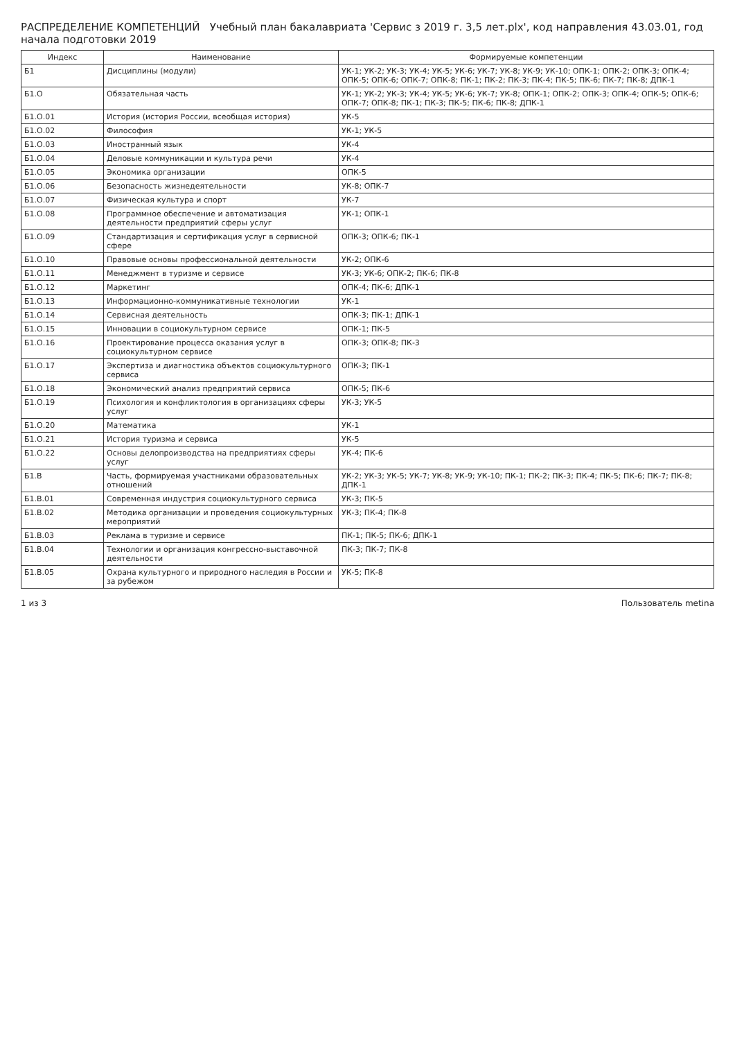РАСПРЕДЕЛЕНИЕ КОМПЕТЕНЦИЙ Учебный план бакалавриата 'Сервис з 2019 г. 3,5 лет.plx', код направления 43.03.01, год начала подготовки 2019
| Индекс | Наименование | Формируемые компетенции |
| --- | --- | --- |
| Б1 | Дисциплины (модули) | УК-1; УК-2; УК-3; УК-4; УК-5; УК-6; УК-7; УК-8; УК-9; УК-10; ОПК-1; ОПК-2; ОПК-3; ОПК-4; ОПК-5; ОПК-6; ОПК-7; ОПК-8; ПК-1; ПК-2; ПК-3; ПК-4; ПК-5; ПК-6; ПК-7; ПК-8; ДПК-1 |
| Б1.О | Обязательная часть | УК-1; УК-2; УК-3; УК-4; УК-5; УК-6; УК-7; УК-8; ОПК-1; ОПК-2; ОПК-3; ОПК-4; ОПК-5; ОПК-6; ОПК-7; ОПК-8; ПК-1; ПК-3; ПК-5; ПК-6; ПК-8; ДПК-1 |
| Б1.О.01 | История (история России, всеобщая история) | УК-5 |
| Б1.О.02 | Философия | УК-1; УК-5 |
| Б1.О.03 | Иностранный язык | УК-4 |
| Б1.О.04 | Деловые коммуникации и культура речи | УК-4 |
| Б1.О.05 | Экономика организации | ОПК-5 |
| Б1.О.06 | Безопасность жизнедеятельности | УК-8; ОПК-7 |
| Б1.О.07 | Физическая культура и спорт | УК-7 |
| Б1.О.08 | Программное обеспечение и автоматизация деятельности предприятий сферы услуг | УК-1; ОПК-1 |
| Б1.О.09 | Стандартизация и сертификация услуг в сервисной сфере | ОПК-3; ОПК-6; ПК-1 |
| Б1.О.10 | Правовые основы профессиональной деятельности | УК-2; ОПК-6 |
| Б1.О.11 | Менеджмент в туризме и сервисе | УК-3; УК-6; ОПК-2; ПК-6; ПК-8 |
| Б1.О.12 | Маркетинг | ОПК-4; ПК-6; ДПК-1 |
| Б1.О.13 | Информационно-коммуникативные технологии | УК-1 |
| Б1.О.14 | Сервисная деятельность | ОПК-3; ПК-1; ДПК-1 |
| Б1.О.15 | Инновации в социокультурном сервисе | ОПК-1; ПК-5 |
| Б1.О.16 | Проектирование процесса оказания услуг в социокультурном сервисе | ОПК-3; ОПК-8; ПК-3 |
| Б1.О.17 | Экспертиза и диагностика объектов социокультурного сервиса | ОПК-3; ПК-1 |
| Б1.О.18 | Экономический анализ предприятий сервиса | ОПК-5; ПК-6 |
| Б1.О.19 | Психология и конфликтология в организациях сферы услуг | УК-3; УК-5 |
| Б1.О.20 | Математика | УК-1 |
| Б1.О.21 | История туризма и сервиса | УК-5 |
| Б1.О.22 | Основы делопроизводства на предприятиях сферы услуг | УК-4; ПК-6 |
| Б1.В | Часть, формируемая участниками образовательных отношений | УК-2; УК-3; УК-5; УК-7; УК-8; УК-9; УК-10; ПК-1; ПК-2; ПК-3; ПК-4; ПК-5; ПК-6; ПК-7; ПК-8; ДПК-1 |
| Б1.В.01 | Современная индустрия социокультурного сервиса | УК-3; ПК-5 |
| Б1.В.02 | Методика организации и проведения социокультурных мероприятий | УК-3; ПК-4; ПК-8 |
| Б1.В.03 | Реклама в туризме и сервисе | ПК-1; ПК-5; ПК-6; ДПК-1 |
| Б1.В.04 | Технологии и организация конгрессно-выставочной деятельности | ПК-3; ПК-7; ПК-8 |
| Б1.В.05 | Охрана культурного и природного наследия в России и за рубежом | УК-5; ПК-8 |
1 из 3 Пользователь metina